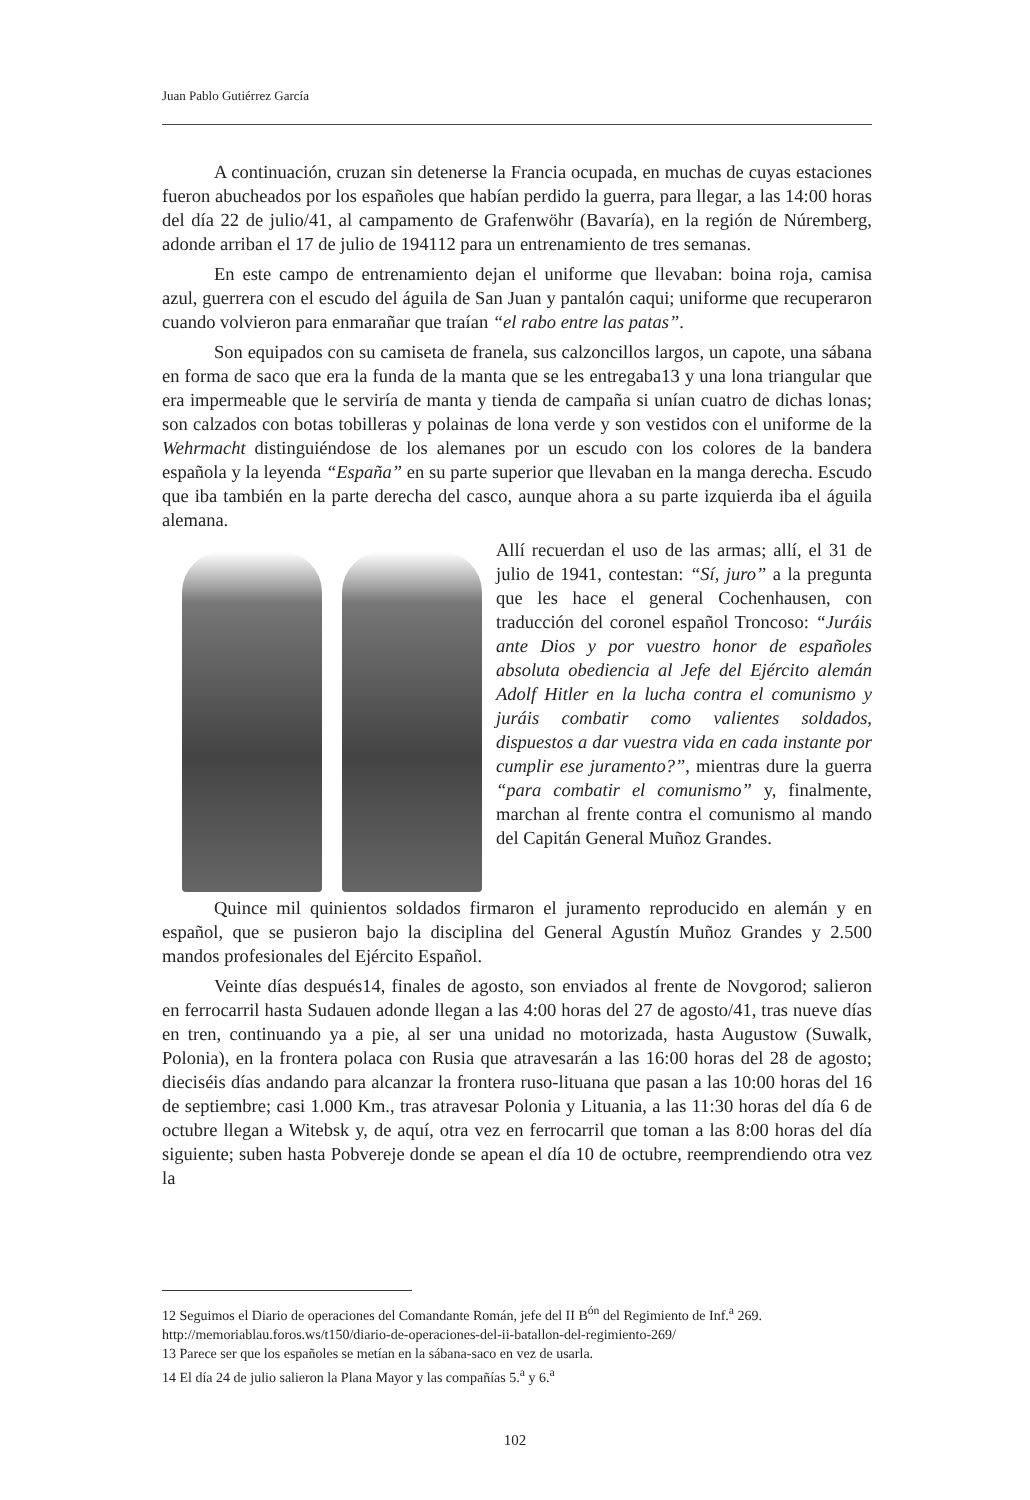Juan Pablo Gutiérrez García
A continuación, cruzan sin detenerse la Francia ocupada, en muchas de cuyas estaciones fueron abucheados por los españoles que habían perdido la guerra, para llegar, a las 14:00 horas del día 22 de julio/41, al campamento de Grafenwöhr (Bavaría), en la región de Núremberg, adonde arriban el 17 de julio de 194112 para un entrenamiento de tres semanas.
En este campo de entrenamiento dejan el uniforme que llevaban: boina roja, camisa azul, guerrera con el escudo del águila de San Juan y pantalón caqui; uniforme que recuperaron cuando volvieron para enmarañar que traían “el rabo entre las patas”.
Son equipados con su camiseta de franela, sus calzoncillos largos, un capote, una sábana en forma de saco que era la funda de la manta que se les entregaba13 y una lona triangular que era impermeable que le serviría de manta y tienda de campaña si unían cuatro de dichas lonas; son calzados con botas tobilleras y polainas de lona verde y son vestidos con el uniforme de la Wehrmacht distinguiéndose de los alemanes por un escudo con los colores de la bandera española y la leyenda “España” en su parte superior que llevaban en la manga derecha. Escudo que iba también en la parte derecha del casco, aunque ahora a su parte izquierda iba el águila alemana.
Allí recuerdan el uso de las armas; allí, el 31 de julio de 1941, contestan: “Sí, juro” a la pregunta que les hace el general Cochenhausen, con traducción del coronel español Troncoso: “Juráis ante Dios y por vuestro honor de españoles absoluta obediencia al Jefe del Ejército alemán Adolf Hitler en la lucha contra el comunismo y juráis combatir como valientes soldados, dispuestos a dar vuestra vida en cada instante por cumplir ese juramento?”, mientras dure la guerra “para combatir el comunismo” y, finalmente, marchan al frente contra el comunismo al mando del Capitán General Muñoz Grandes.
Quince mil quinientos soldados firmaron el juramento reproducido en alemán y en español, que se pusieron bajo la disciplina del General Agustín Muñoz Grandes y 2.500 mandos profesionales del Ejército Español.
Veinte días después14, finales de agosto, son enviados al frente de Novgorod; salieron en ferrocarril hasta Sudauen adonde llegan a las 4:00 horas del 27 de agosto/41, tras nueve días en tren, continuando ya a pie, al ser una unidad no motorizada, hasta Augustow (Suwalk, Polonia), en la frontera polaca con Rusia que atravesarán a las 16:00 horas del 28 de agosto; dieciséis días andando para alcanzar la frontera ruso-lituana que pasan a las 10:00 horas del 16 de septiembre; casi 1.000 Km., tras atravesar Polonia y Lituania, a las 11:30 horas del día 6 de octubre llegan a Witebsk y, de aquí, otra vez en ferrocarril que toman a las 8:00 horas del día siguiente; suben hasta Pobvereje donde se apean el día 10 de octubre, reemprendiendo otra vez la
12 Seguimos el Diario de operaciones del Comandante Román, jefe del II B<sup>ón</sup> del Regimiento de Inf.<sup>a</sup> 269. http://memoriablau.foros.ws/t150/diario-de-operaciones-del-ii-batallon-del-regimiento-269/
13 Parece ser que los españoles se metían en la sábana-saco en vez de usarla.
14 El día 24 de julio salieron la Plana Mayor y las compañías 5.<sup>a</sup> y 6.<sup>a</sup>
102